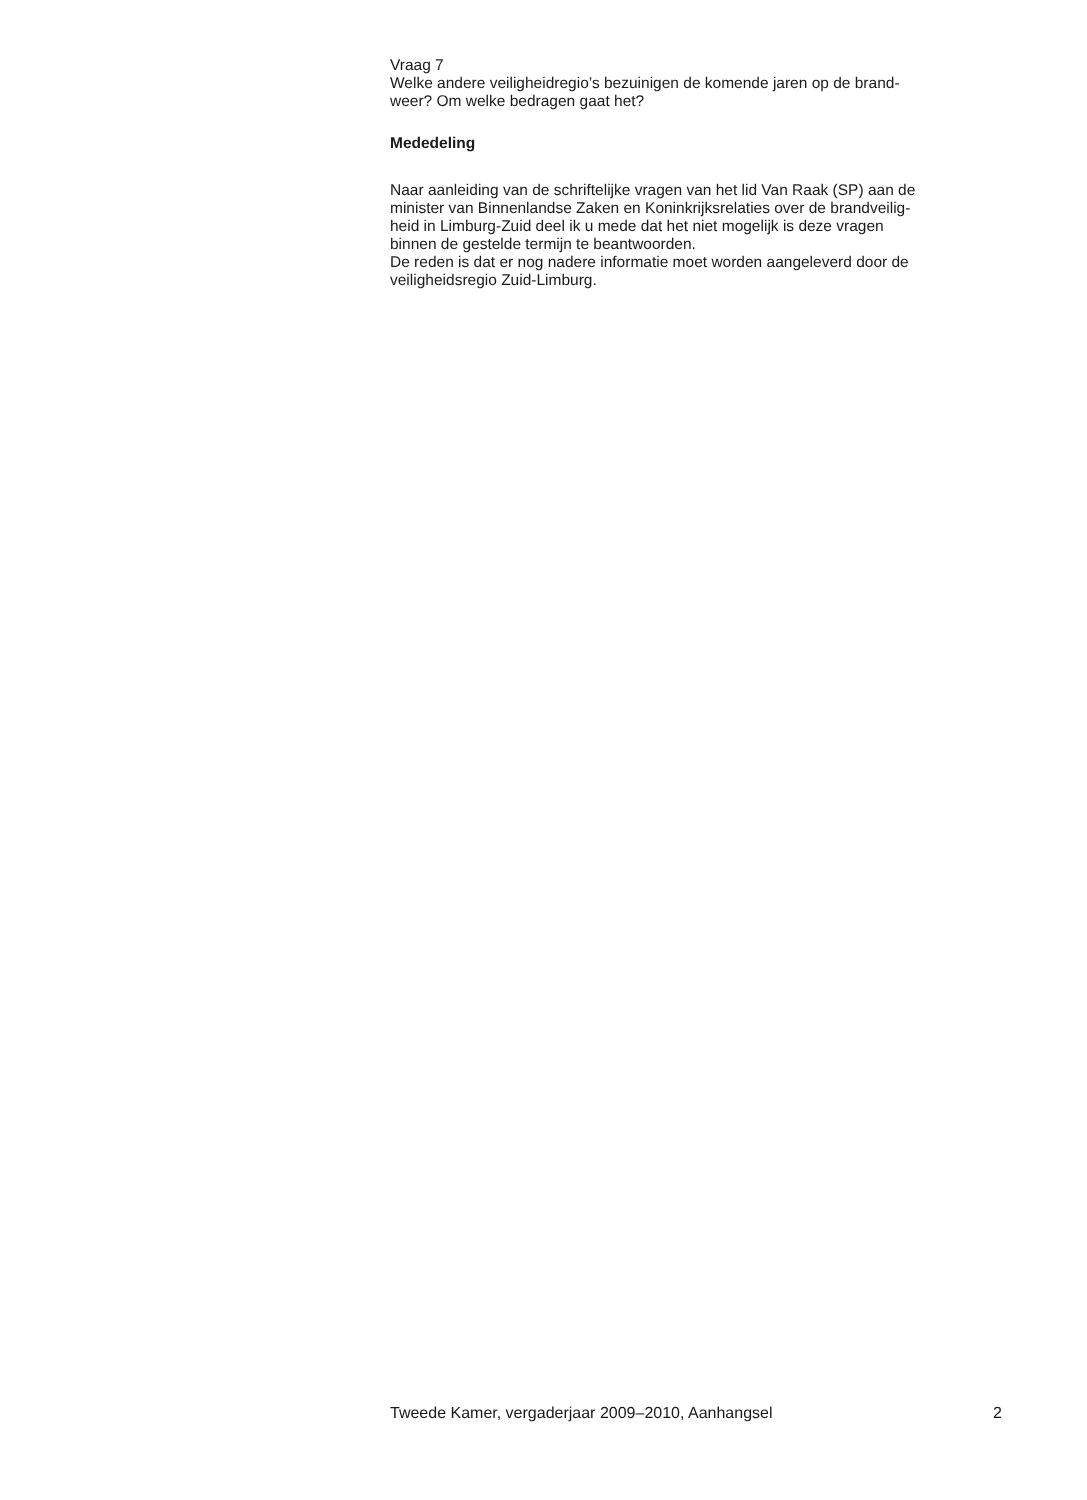Vraag 7
Welke andere veiligheidregio’s bezuinigen de komende jaren op de brand-
weer? Om welke bedragen gaat het?
Mededeling
Naar aanleiding van de schriftelijke vragen van het lid Van Raak (SP) aan de
minister van Binnenlandse Zaken en Koninkrijksrelaties over de brandveilig-
heid in Limburg-Zuid deel ik u mede dat het niet mogelijk is deze vragen
binnen de gestelde termijn te beantwoorden.
De reden is dat er nog nadere informatie moet worden aangeleverd door de
veiligheidsregio Zuid-Limburg.
Tweede Kamer, vergaderjaar 2009–2010, Aanhangsel 2